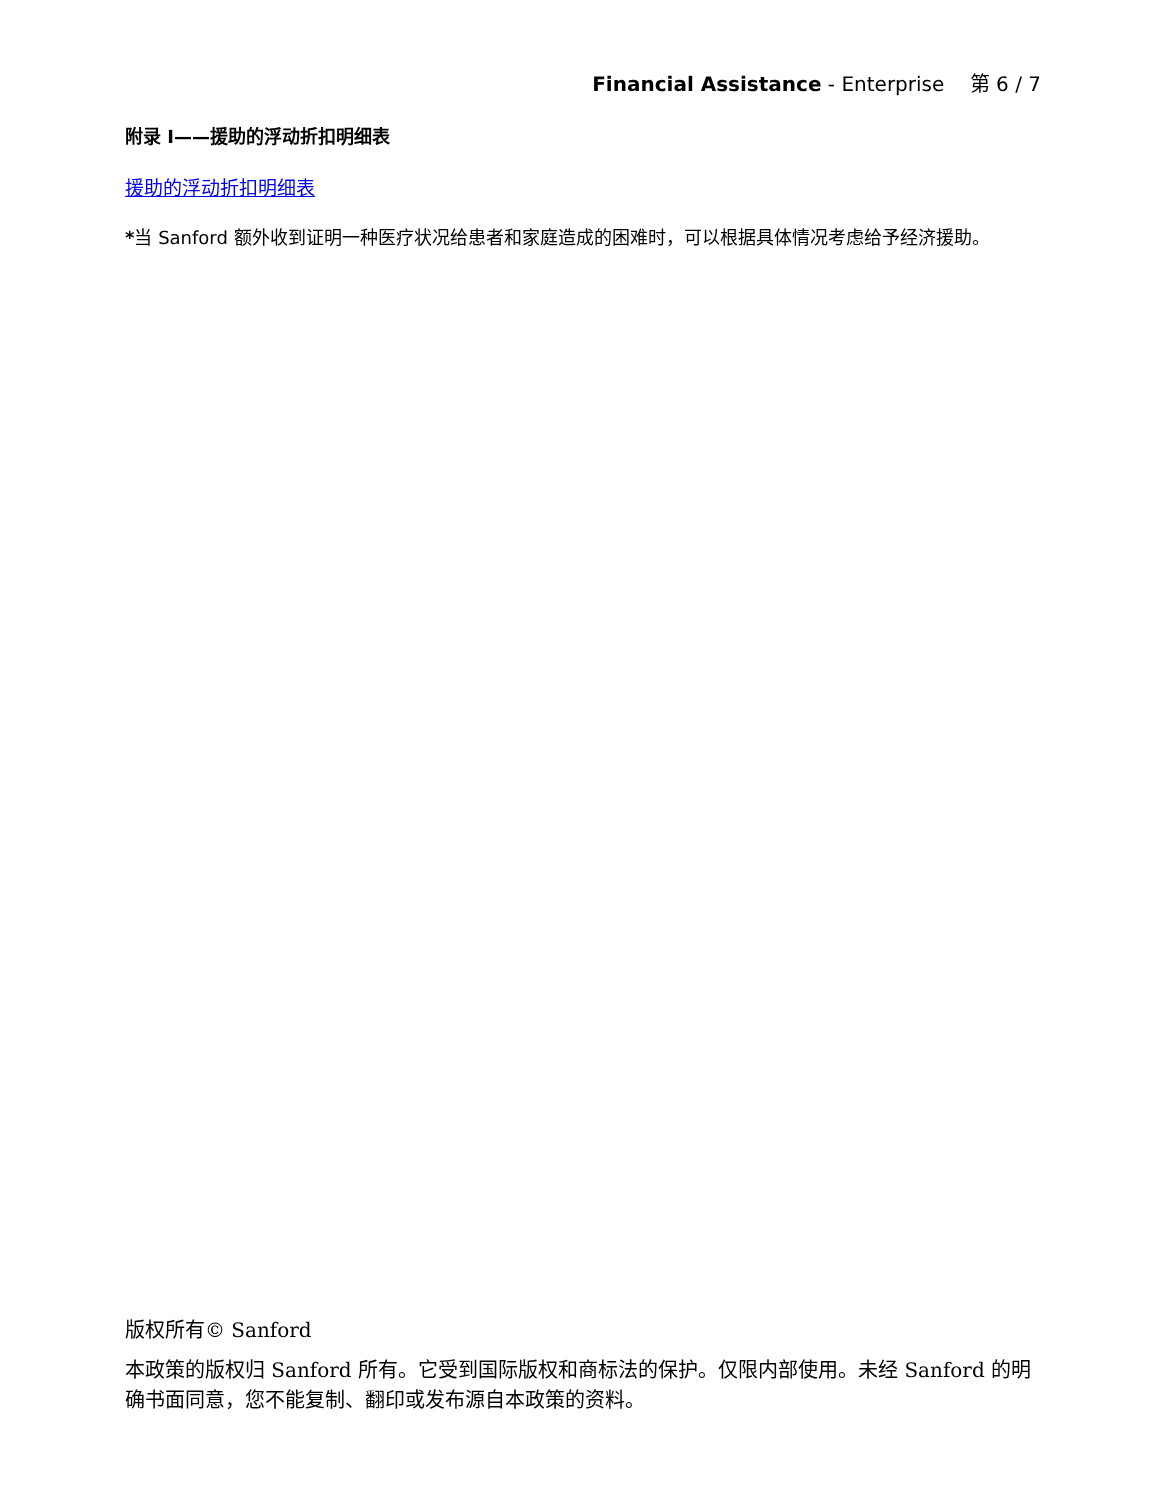Financial Assistance - Enterprise 第 6 / 7
附录 I——援助的浮动折扣明细表
援助的浮动折扣明细表
*当 Sanford 额外收到证明一种医疗状况给患者和家庭造成的困难时，可以根据具体情况考虑给予经济援助。
版权所有© Sanford
本政策的版权归 Sanford 所有。它受到国际版权和商标法的保护。仅限内部使用。未经 Sanford 的明确书面同意，您不能复制、翻印或发布源自本政策的资料。